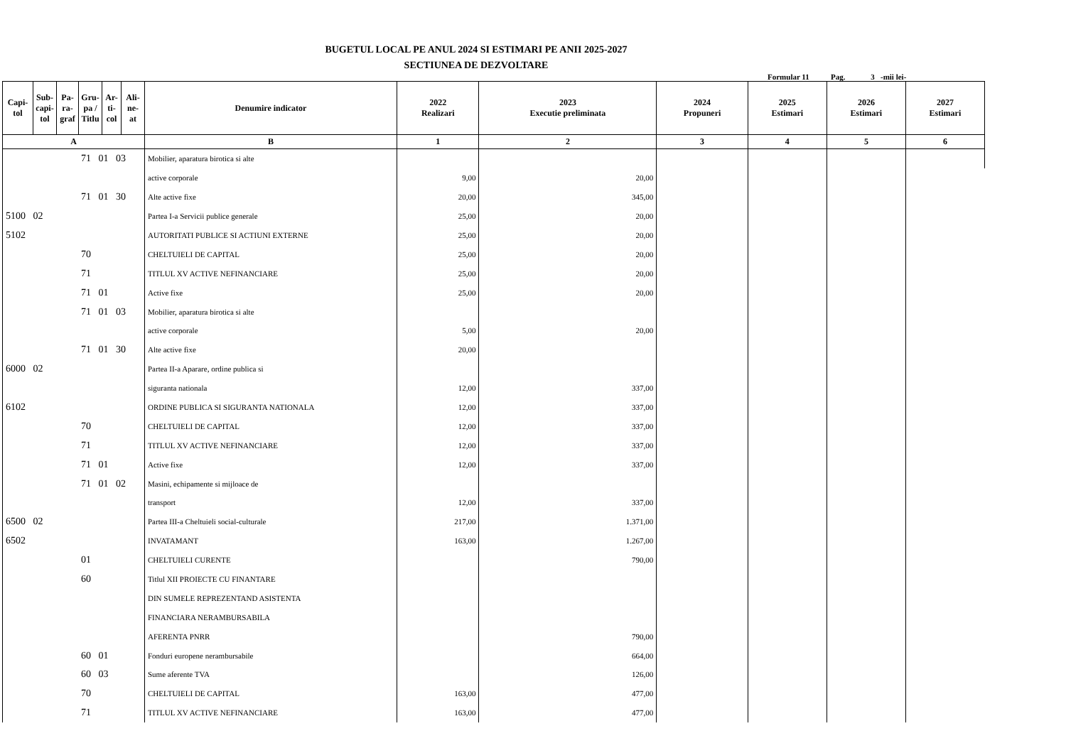BUGETUL LOCAL PE ANUL 2024 SI ESTIMARI PE ANII 2025-2027
SECTIUNEA DE DEZVOLTARE
Formular 11 Pag. 3 -mii lei-
| Capi- tol | Sub- capi- tol | Pa- ra- graf | Gru- pa / Titlu | Ar- ti- col | Ali- ne- at | Denumire indicator | 2022 Realizari | 2023 Executie preliminata | 2024 Propuneri | 2025 Estimari | 2026 Estimari | 2027 Estimari |
| --- | --- | --- | --- | --- | --- | --- | --- | --- | --- | --- | --- | --- |
| A | | | | | | B | 1 | 2 | 3 | 4 | 5 | 6 |
| 71 01 03 | | | | | | Mobilier, aparatura birotica si alte | | | | | | |
| | | | | | | active corporale | 9,00 | 20,00 | | | | |
| 71 01 30 | | | | | | Alte active fixe | 20,00 | 345,00 | | | | |
| 5100 02 | | | | | | Partea I-a Servicii publice generale | 25,00 | 20,00 | | | | |
| 5102 | | | | | | AUTORITATI PUBLICE SI ACTIUNI EXTERNE | 25,00 | 20,00 | | | | |
| 70 | | | | | | CHELTUIELI DE CAPITAL | 25,00 | 20,00 | | | | |
| 71 | | | | | | TITLUL XV ACTIVE NEFINANCIARE | 25,00 | 20,00 | | | | |
| 71 01 | | | | | | Active fixe | 25,00 | 20,00 | | | | |
| 71 01 03 | | | | | | Mobilier, aparatura birotica si alte | | | | | | |
| | | | | | | active corporale | 5,00 | 20,00 | | | | |
| 71 01 30 | | | | | | Alte active fixe | 20,00 | | | | | |
| 6000 02 | | | | | | Partea II-a Aparare, ordine publica si | | | | | | |
| | | | | | | siguranta nationala | 12,00 | 337,00 | | | | |
| 6102 | | | | | | ORDINE PUBLICA SI SIGURANTA NATIONALA | 12,00 | 337,00 | | | | |
| 70 | | | | | | CHELTUIELI DE CAPITAL | 12,00 | 337,00 | | | | |
| 71 | | | | | | TITLUL XV ACTIVE NEFINANCIARE | 12,00 | 337,00 | | | | |
| 71 01 | | | | | | Active fixe | 12,00 | 337,00 | | | | |
| 71 01 02 | | | | | | Masini, echipamente si mijloace de | | | | | | |
| | | | | | | transport | 12,00 | 337,00 | | | | |
| 6500 02 | | | | | | Partea III-a Cheltuieli social-culturale | 217,00 | 1.371,00 | | | | |
| 6502 | | | | | | INVATAMANT | 163,00 | 1.267,00 | | | | |
| 01 | | | | | | CHELTUIELI CURENTE | | 790,00 | | | | |
| 60 | | | | | | Titlul XII PROIECTE CU FINANTARE | | | | | | |
| | | | | | | DIN SUMELE REPREZENTAND ASISTENTA | | | | | | |
| | | | | | | FINANCIARA NERAMBURSABILA | | | | | | |
| | | | | | | AFERENTA PNRR | | 790,00 | | | | |
| 60 01 | | | | | | Fonduri europene nerambursabile | | 664,00 | | | | |
| 60 03 | | | | | | Sume aferente TVA | | 126,00 | | | | |
| 70 | | | | | | CHELTUIELI DE CAPITAL | 163,00 | 477,00 | | | | |
| 71 | | | | | | TITLUL XV ACTIVE NEFINANCIARE | 163,00 | 477,00 | | | | |